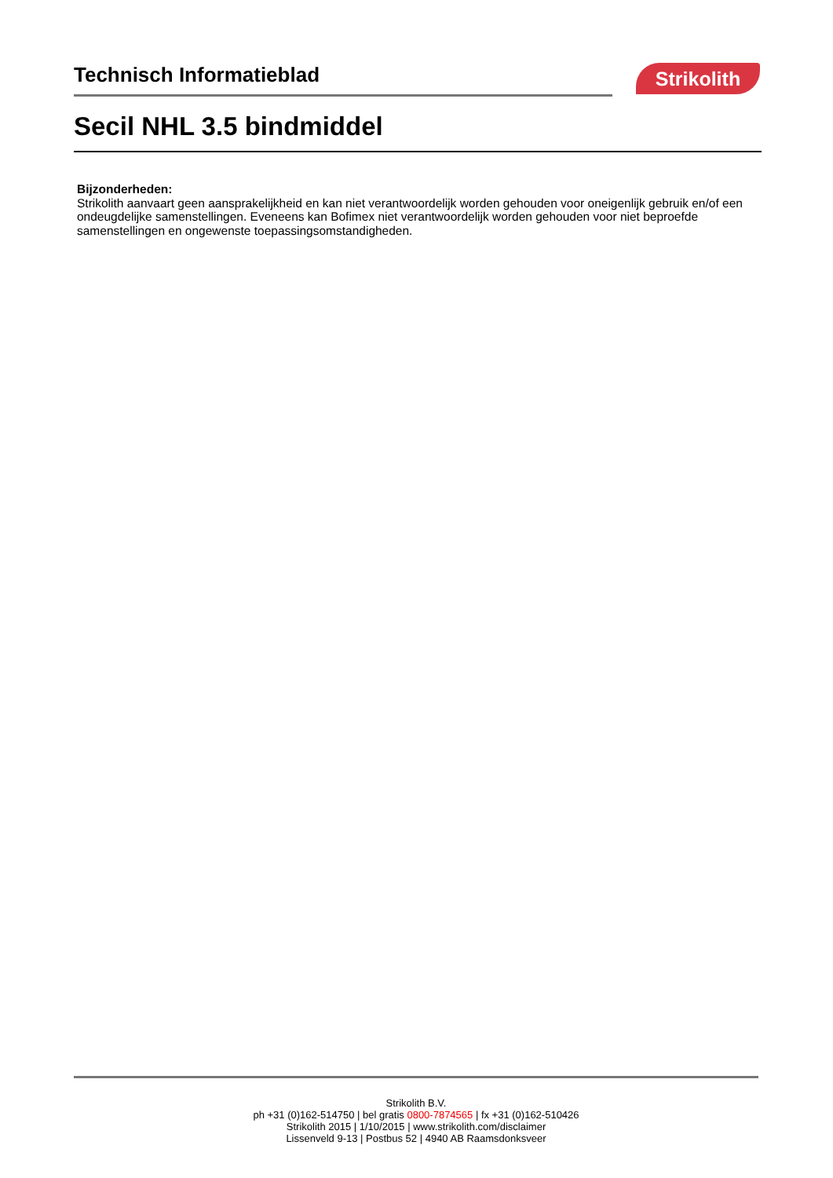Technisch Informatieblad Strikolith
Secil NHL 3.5 bindmiddel
Bijzonderheden:
Strikolith aanvaart geen aansprakelijkheid en kan niet verantwoordelijk worden gehouden voor oneigenlijk gebruik en/of een ondeugdelijke samenstellingen. Eveneens kan Bofimex niet verantwoordelijk worden gehouden voor niet beproefde samenstellingen en ongewenste toepassingsomstandigheden.
Strikolith B.V.
ph +31 (0)162-514750 | bel gratis 0800-7874565 | fx +31 (0)162-510426
Strikolith 2015 | 1/10/2015 | www.strikolith.com/disclaimer
Lissenveld 9-13 | Postbus 52 | 4940 AB Raamsdonksveer